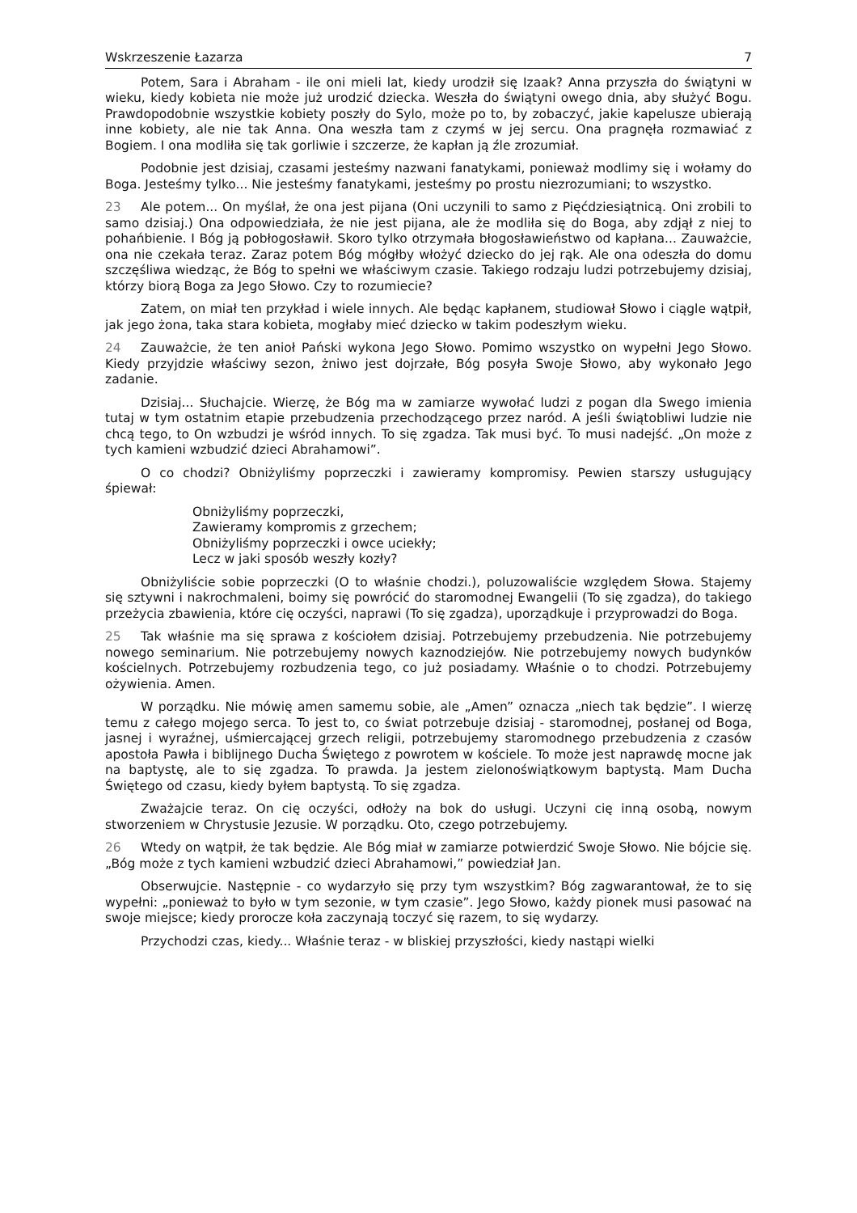Wskrzeszenie Łazarza 7
Potem, Sara i Abraham - ile oni mieli lat, kiedy urodził się Izaak? Anna przyszła do świątyni w wieku, kiedy kobieta nie może już urodzić dziecka. Weszła do świątyni owego dnia, aby służyć Bogu. Prawdopodobnie wszystkie kobiety poszły do Sylo, może po to, by zobaczyć, jakie kapelusze ubierają inne kobiety, ale nie tak Anna. Ona weszła tam z czymś w jej sercu. Ona pragnęła rozmawiać z Bogiem. I ona modliła się tak gorliwie i szczerze, że kapłan ją źle zrozumiał.
Podobnie jest dzisiaj, czasami jesteśmy nazwani fanatykami, ponieważ modlimy się i wołamy do Boga. Jesteśmy tylko... Nie jesteśmy fanatykami, jesteśmy po prostu niezrozumiani; to wszystko.
23 Ale potem... On myślał, że ona jest pijana (Oni uczynili to samo z Pięćdziesiątnicą. Oni zrobili to samo dzisiaj.) Ona odpowiedziała, że nie jest pijana, ale że modliła się do Boga, aby zdjął z niej to pohańbienie. I Bóg ją pobłogosławił. Skoro tylko otrzymała błogosławieństwo od kapłana... Zauważcie, ona nie czekała teraz. Zaraz potem Bóg mógłby włożyć dziecko do jej rąk. Ale ona odeszła do domu szczęśliwa wiedząc, że Bóg to spełni we właściwym czasie. Takiego rodzaju ludzi potrzebujemy dzisiaj, którzy biorą Boga za Jego Słowo. Czy to rozumiecie?
Zatem, on miał ten przykład i wiele innych. Ale będąc kapłanem, studiował Słowo i ciągle wątpił, jak jego żona, taka stara kobieta, mogłaby mieć dziecko w takim podeszłym wieku.
24 Zauważcie, że ten anioł Pański wykona Jego Słowo. Pomimo wszystko on wypełni Jego Słowo. Kiedy przyjdzie właściwy sezon, żniwo jest dojrzałe, Bóg posyła Swoje Słowo, aby wykonało Jego zadanie.
Dzisiaj... Słuchajcie. Wierzę, że Bóg ma w zamiarze wywołać ludzi z pogan dla Swego imienia tutaj w tym ostatnim etapie przebudzenia przechodzącego przez naród. A jeśli świątobliwi ludzie nie chcą tego, to On wzbudzi je wśród innych. To się zgadza. Tak musi być. To musi nadejść. „On może z tych kamieni wzbudzić dzieci Abrahamowi”.
O co chodzi? Obniżyliśmy poprzeczki i zawieramy kompromisy. Pewien starszy usługujący śpiewał:
Obniżyliśmy poprzeczki,
Zawieramy kompromis z grzechem;
Obniżyliśmy poprzeczki i owce uciekły;
Lecz w jaki sposób weszły kozły?
Obniżyliście sobie poprzeczki (O to właśnie chodzi.), poluzowaliście względem Słowa. Stajemy się sztywni i nakrochmaleni, boimy się powrócić do staromodnej Ewangelii (To się zgadza), do takiego przeżycia zbawienia, które cię oczyści, naprawi (To się zgadza), uporządkuje i przyprowadzi do Boga.
25 Tak właśnie ma się sprawa z kościołem dzisiaj. Potrzebujemy przebudzenia. Nie potrzebujemy nowego seminarium. Nie potrzebujemy nowych kaznodziejów. Nie potrzebujemy nowych budynków kościelnych. Potrzebujemy rozbudzenia tego, co już posiadamy. Właśnie o to chodzi. Potrzebujemy ożywienia. Amen.
W porządku. Nie mówię amen samemu sobie, ale „Amen” oznacza „niech tak będzie”. I wierzę temu z całego mojego serca. To jest to, co świat potrzebuje dzisiaj - staromodnej, posłanej od Boga, jasnej i wyraźnej, uśmiercającej grzech religii, potrzebujemy staromodnego przebudzenia z czasów apostoła Pawła i biblijnego Ducha Świętego z powrotem w kościele. To może jest naprawdę mocne jak na baptystę, ale to się zgadza. To prawda. Ja jestem zielonoświątkowym baptystą. Mam Ducha Świętego od czasu, kiedy byłem baptystą. To się zgadza.
Zważajcie teraz. On cię oczyści, odłoży na bok do usługi. Uczyni cię inną osobą, nowym stworzeniem w Chrystusie Jezusie. W porządku. Oto, czego potrzebujemy.
26 Wtedy on wątpił, że tak będzie. Ale Bóg miał w zamiarze potwierdzić Swoje Słowo. Nie bójcie się. „Bóg może z tych kamieni wzbudzić dzieci Abrahamowi,” powiedział Jan.
Obserwujcie. Następnie - co wydarzyło się przy tym wszystkim? Bóg zagwarantował, że to się wypełni: „ponieważ to było w tym sezonie, w tym czasie”. Jego Słowo, każdy pionek musi pasować na swoje miejsce; kiedy prorocze koła zaczynają toczyć się razem, to się wydarzy.
Przychodzi czas, kiedy... Właśnie teraz - w bliskiej przyszłości, kiedy nastąpi wielki